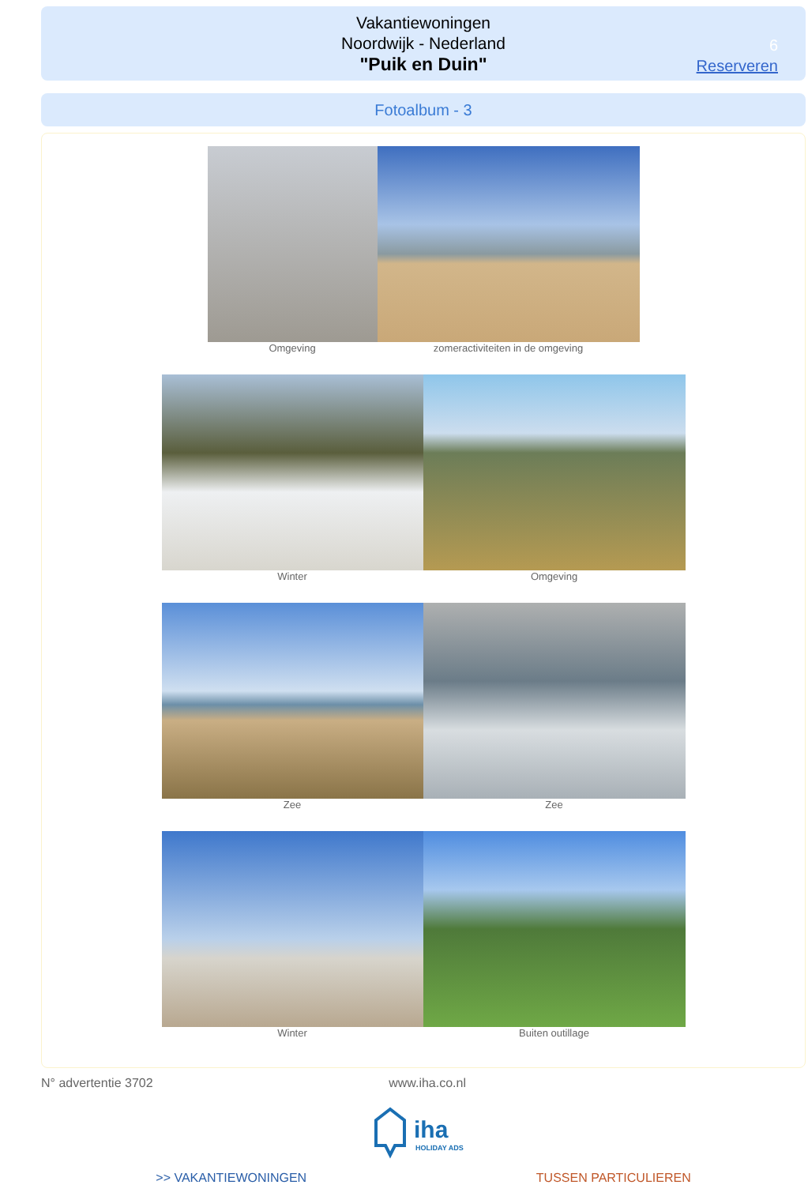Vakantiewoningen
Noordwijk - Nederland
"Puik en Duin"
6
Reserveren
Fotoalbum - 3
Omgeving zomeractiviteiten in de omgeving
Winter Omgeving
Zee Zee
Winter Buiten outillage
N° advertentie 3702 www.iha.co.nl
iha
HOLIDAY ADS
>> VAKANTIEWONINGEN TUSSEN PARTICULIEREN